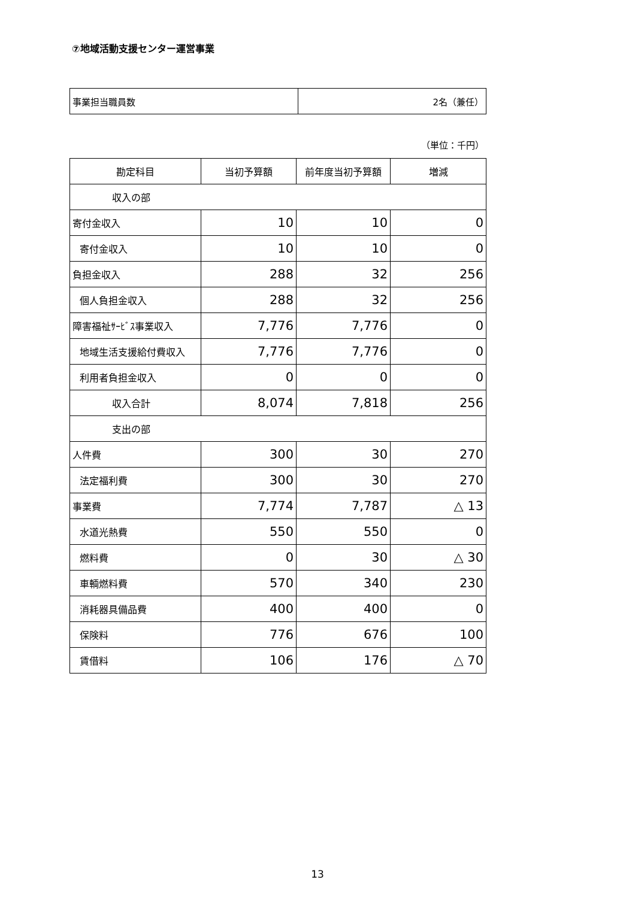⑦地域活動支援センター運営事業
| 事業担当職員数 | 2名（兼任） |
（単位：千円）
| 勘定科目 | 当初予算額 | 前年度当初予算額 | 増減 |
| --- | --- | --- | --- |
| 収入の部 | | | |
| 寄付金収入 | 10 | 10 | 0 |
| 寄付金収入 | 10 | 10 | 0 |
| 負担金収入 | 288 | 32 | 256 |
| 個人負担金収入 | 288 | 32 | 256 |
| 障害福祉ｻｰﾋﾞｽ事業収入 | 7,776 | 7,776 | 0 |
| 地域生活支援給付費収入 | 7,776 | 7,776 | 0 |
| 利用者負担金収入 | 0 | 0 | 0 |
| 収入合計 | 8,074 | 7,818 | 256 |
| 支出の部 | | | |
| 人件費 | 300 | 30 | 270 |
| 法定福利費 | 300 | 30 | 270 |
| 事業費 | 7,774 | 7,787 | △ 13 |
| 水道光熱費 | 550 | 550 | 0 |
| 燃料費 | 0 | 30 | △ 30 |
| 車輌燃料費 | 570 | 340 | 230 |
| 消耗器具備品費 | 400 | 400 | 0 |
| 保険料 | 776 | 676 | 100 |
| 賃借料 | 106 | 176 | △ 70 |
13